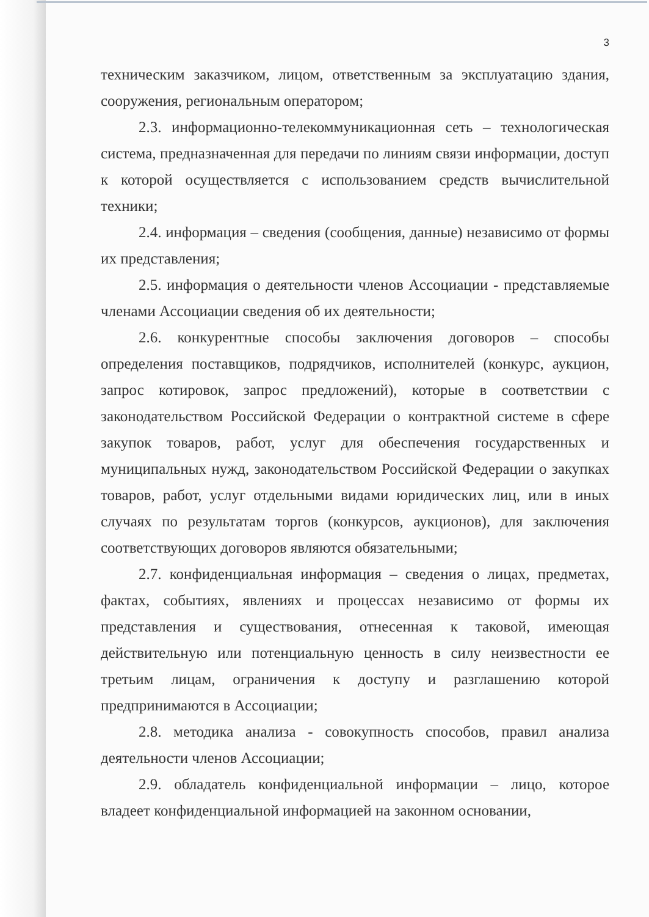3
техническим заказчиком, лицом, ответственным за эксплуатацию здания, сооружения, региональным оператором;
2.3. информационно-телекоммуникационная сеть – технологическая система, предназначенная для передачи по линиям связи информации, доступ к которой осуществляется с использованием средств вычислительной техники;
2.4. информация – сведения (сообщения, данные) независимо от формы их представления;
2.5. информация о деятельности членов Ассоциации - представляемые членами Ассоциации сведения об их деятельности;
2.6. конкурентные способы заключения договоров – способы определения поставщиков, подрядчиков, исполнителей (конкурс, аукцион, запрос котировок, запрос предложений), которые в соответствии с законодательством Российской Федерации о контрактной системе в сфере закупок товаров, работ, услуг для обеспечения государственных и муниципальных нужд, законодательством Российской Федерации о закупках товаров, работ, услуг отдельными видами юридических лиц, или в иных случаях по результатам торгов (конкурсов, аукционов), для заключения соответствующих договоров являются обязательными;
2.7. конфиденциальная информация – сведения о лицах, предметах, фактах, событиях, явлениях и процессах независимо от формы их представления и существования, отнесенная к таковой, имеющая действительную или потенциальную ценность в силу неизвестности ее третьим лицам, ограничения к доступу и разглашению которой предпринимаются в Ассоциации;
2.8. методика анализа - совокупность способов, правил анализа деятельности членов Ассоциации;
2.9. обладатель конфиденциальной информации – лицо, которое владеет конфиденциальной информацией на законном основании,